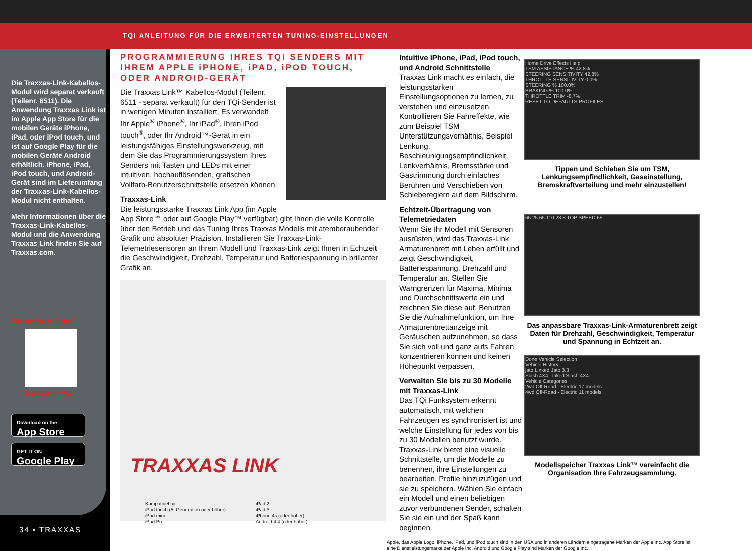TQi ANLEITUNG FÜR DIE ERWEITERTEN TUNING-EINSTELLUNGEN
Die Traxxas-Link-Kabellos-Modul wird separat verkauft (Teilenr. 6511). Die Anwendung Traxxas Link ist im Apple App Store für die mobilen Geräte iPhone, iPad, oder iPod touch, und ist auf Google Play für die mobilen Geräte Android erhältlich. iPhone, iPad, iPod touch, und Android-Gerät sind im Lieferumfang der Traxxas-Link-Kabellos-Modul nicht enthalten.
Mehr Informationen über die Traxxas-Link-Kabellos-Modul und die Anwendung Traxxas Link finden Sie auf Traxxas.com.
Download Now!
TRAXXAS LINK
Download on the
App Store
GET IT ON
Google Play
34 • TRAXXAS
PROGRAMMIERUNG IHRES TQi SENDERS MIT IHREM APPLE iPHONE, iPAD, iPOD TOUCH, ODER ANDROID-GERÄT
Die Traxxas Link™ Kabellos-Modul (Teilenr. 6511 - separat verkauft) für den TQi-Sender ist in wenigen Minuten installiert. Es verwandelt Ihr Apple<sup>®</sup> iPhone<sup>®</sup>, Ihr iPad<sup>®</sup>, Ihren iPod touch<sup>®</sup>, oder Ihr Android™-Gerät in ein leistungsfähiges Einstellungswerkzeug, mit dem Sie das Programmierungssystem Ihres Senders mit Tasten und LEDs mit einer intuitiven, hochauflösenden, grafischen Vollfarb-Benutzerschnittstelle ersetzen können.
Traxxas-Link
Die leistungsstarke Traxxas Link App (im Apple App Store℠ oder auf Google Play™ verfügbar) gibt Ihnen die volle Kontrolle über den Betrieb und das Tuning Ihres Traxxas Modells mit atemberaubender Grafik und absoluter Präzision. Installieren Sie Traxxas-Link-Telemetriesensoren an Ihrem Modell und Traxxas-Link zeigt Ihnen in Echtzeit die Geschwindigkeit, Drehzahl, Temperatur und Batteriespannung in brillanter Grafik an.
TRAXXAS LINK
Kompatibel mit:
iPod touch (5. Generation oder höher)
iPad mini
iPad Pro
iPad 2
iPad Air
iPhone 4s (oder höher)
Android 4.4 (oder höher)
Intuitive iPhone, iPad, iPod touch, und Android Schnittstelle
Traxxas Link macht es einfach, die leistungsstarken Einstellungsoptionen zu lernen, zu verstehen und einzusetzen. Kontrollieren Sie Fahreffekte, wie zum Beispiel TSM Unterstützungsverhältnis, Beispiel Lenkung, Beschleunigungsempfindlichkeit, Lenkverhältnis, Bremsstärke und Gastrimmung durch einfaches Berühren und Verschieben von Schiebereglern auf dem Bildschirm.
Echtzeit-Übertragung von Telemetriedaten
Wenn Sie Ihr Modell mit Sensoren ausrüsten, wird das Traxxas-Link Armaturenbrett mit Leben erfüllt und zeigt Geschwindigkeit, Batteriespannung, Drehzahl und Temperatur an. Stellen Sie Warngrenzen für Maxima, Minima und Durchschnittswerte ein und zeichnen Sie diese auf. Benutzen Sie die Aufnahmefunktion, um Ihre Armaturenbrettanzeige mit Geräuschen aufzunehmen, so dass Sie sich voll und ganz aufs Fahren konzentrieren können und keinen Höhepunkt verpassen.
Verwalten Sie bis zu 30 Modelle mit Traxxas-Link
Das TQi Funksystem erkennt automatisch, mit welchen Fahrzeugen es synchronisiert ist und welche Einstellung für jedes von bis zu 30 Modellen benutzt wurde. Traxxas-Link bietet eine visuelle Schnittstelle, um die Modelle zu benennen, ihre Einstellungen zu bearbeiten, Profile hinzuzufügen und sie zu speichern. Wählen Sie einfach ein Modell und einen beliebigen zuvor verbundenen Sender, schalten Sie sie ein und der Spaß kann beginnen.
Apple, das Apple Logo, iPhone, iPad, und iPod touch sind in den USA und in anderen Ländern eingetragene Marken der Apple Inc. App Store ist eine Dienstleistungsmarke der Apple Inc. Android und Google Play sind Marken der Google Inc.
Home Drive Effects Help
TSM ASSISTANCE % 42.8%
STEERING SENSITIVITY 42.8%
THROTTLE SENSITIVITY 0.0%
STEERING % 100.0%
BRAKING % 100.0%
THROTTLE TRIM -8.7%
RESET TO DEFAULTS PROFILES
Tippen und Schieben Sie um TSM, Lenkungsempfindlichkeit, Gaseinstellung, Bremskraftverteilung und mehr einzustellen!
65 25 65 110 23.8 TOP SPEED 65
Das anpassbare Traxxas-Link-Armaturenbrett zeigt Daten für Drehzahl, Geschwindigkeit, Temperatur und Spannung in Echtzeit an.
Done Vehicle Selection
Vehicle History
jato Linked Jato 3.3
Slash 4X4 Linked Slash 4X4
Vehicle Categories
2wd Off-Road - Electric 17 models
4wd Off-Road - Electric 11 models
Modellspeicher Traxxas Link™ vereinfacht die Organisation Ihre Fahrzeugsammlung.